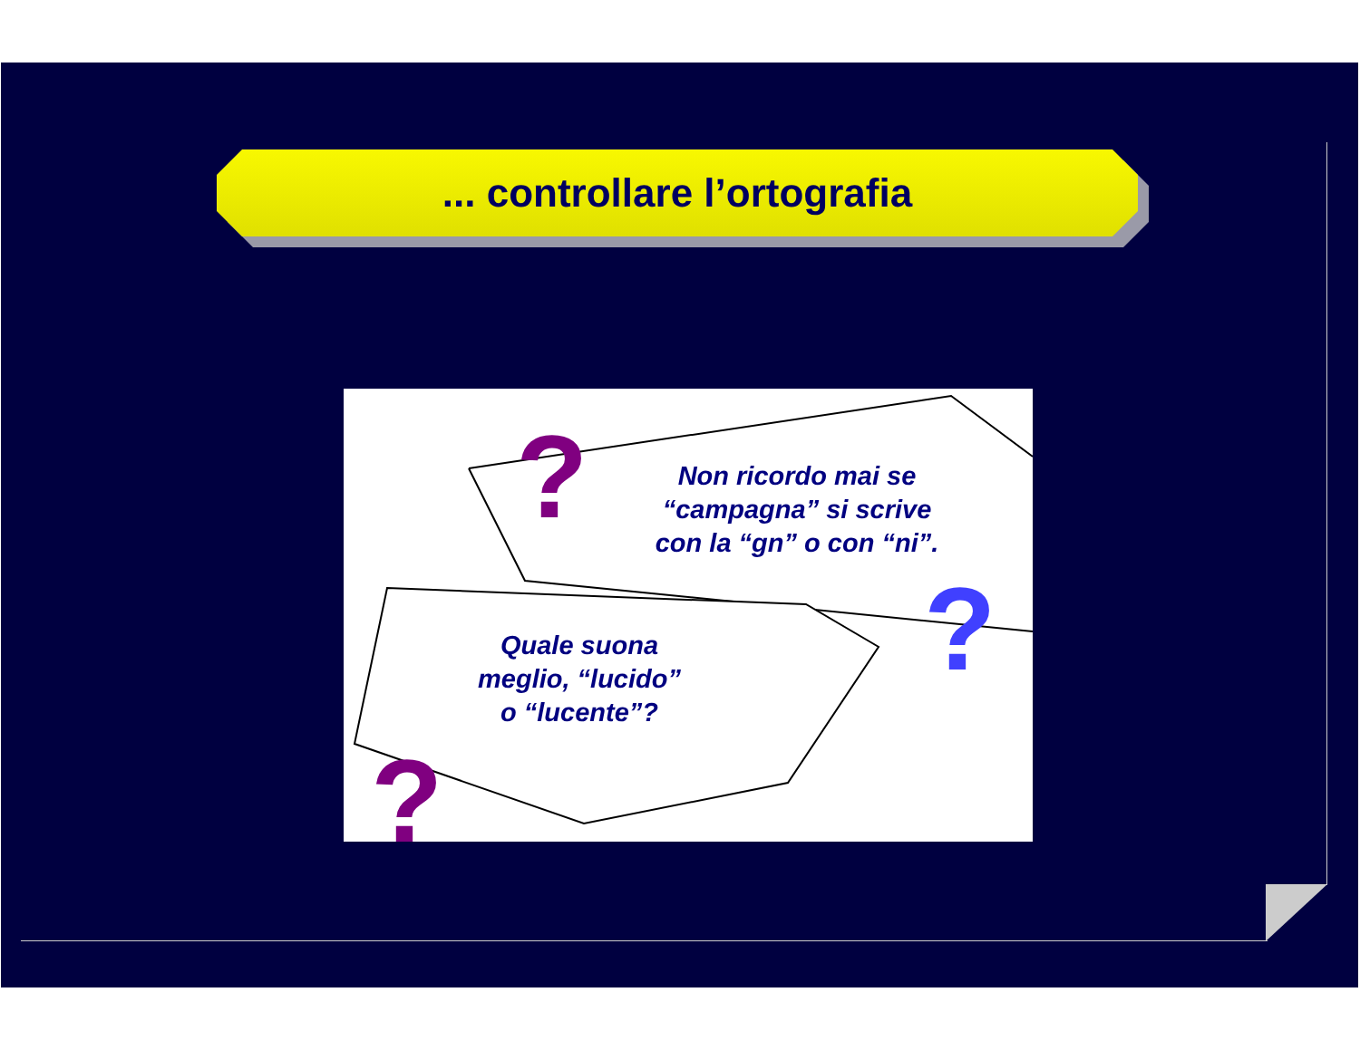... controllare l’ortografia
?
?
?
Non ricordo mai se
“campagna” si scrive
con la “gn” o con “ni”.
Quale suona
meglio, “lucido”
o “lucente”?